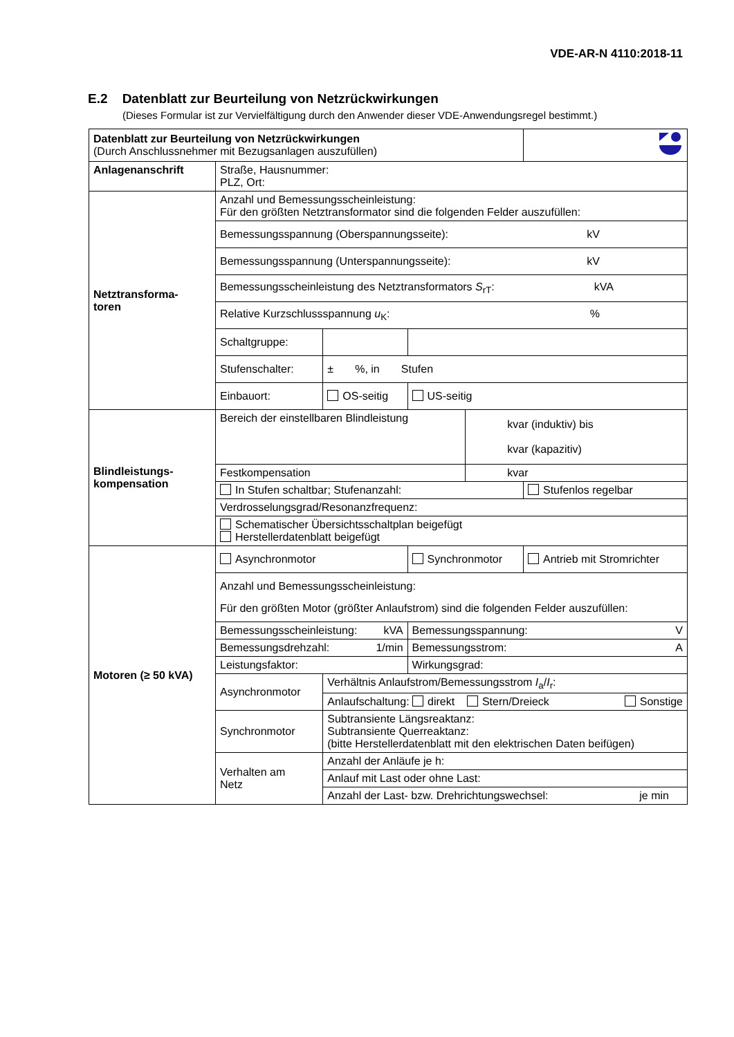VDE-AR-N 4110:2018-11
E.2 Datenblatt zur Beurteilung von Netzrückwirkungen
(Dieses Formular ist zur Vervielfältigung durch den Anwender dieser VDE-Anwendungsregel bestimmt.)
| Datenblatt zur Beurteilung von Netzrückwirkungen (Durch Anschlussnehmer mit Bezugsanlagen auszufüllen) | | | | | |
| Anlagenanschrift | Straße, Hausnummer: PLZ, Ort: | | | | |
| Netztransforma- toren | Anzahl und Bemessungsscheinleistung: Für den größten Netztransformator sind die folgenden Felder auszufüllen: | | | | |
| | Bemessungsspannung (Oberspannungsseite): kV | | | | |
| | Bemessungsspannung (Unterspannungsseite): kV | | | | |
| | Bemessungsscheinleistung des Netztransformators S<sub>rT</sub>: kVA | | | | |
| | Relative Kurzschlussspannung u<sub>K</sub>: % | | | | |
| | Schaltgruppe: | | | | |
| | Stufenschalter: | ± %, in Stufen | | | |
| | Einbauort: | OS-seitig | US-seitig | | |
| Blindleistungs- kompensation | Bereich der einstellbaren Blindleistung | | | kvar (induktiv) bis kvar (kapazitiv) | |
| | Festkompensation | | | kvar | |
| | In Stufen schaltbar; Stufenanzahl: | | | | Stufenlos regelbar |
| | Verdrosselungsgrad/Resonanzfrequenz: | | | | |
| | Schematischer Übersichtsschaltplan beigefügt Herstellerdatenblatt beigefügt | | | | |
| Motoren (≥ 50 kVA) | Asynchronmotor | | Synchronmotor | | Antrieb mit Stromrichter |
| | Anzahl und Bemessungsscheinleistung: Für den größten Motor (größter Anlaufstrom) sind die folgenden Felder auszufüllen: | | | | |
| | Bemessungsscheinleistung: kVA | | Bemessungsspannung: V | | |
| | Bemessungsdrehzahl: 1/min | | Bemessungsstrom: A | | |
| | Leistungsfaktor: | | Wirkungsgrad: | | |
| | Asynchronmotor | Verhältnis Anlaufstrom/Bemessungsstrom I<sub>a</sub>/ I<sub>r</sub>: | | | |
| | | Anlaufschaltung: direkt Stern/Dreieck Sonstige | | | |
| | Synchronmotor | Subtransiente Längsreaktanz: Subtransiente Querreaktanz: (bitte Herstellerdatenblatt mit den elektrischen Daten beifügen) | | | |
| | Verhalten am Netz | Anzahl der Anläufe je h: | | | |
| | | Anlauf mit Last oder ohne Last: | | | |
| | | Anzahl der Last- bzw. Drehrichtungswechsel: je min | | | |